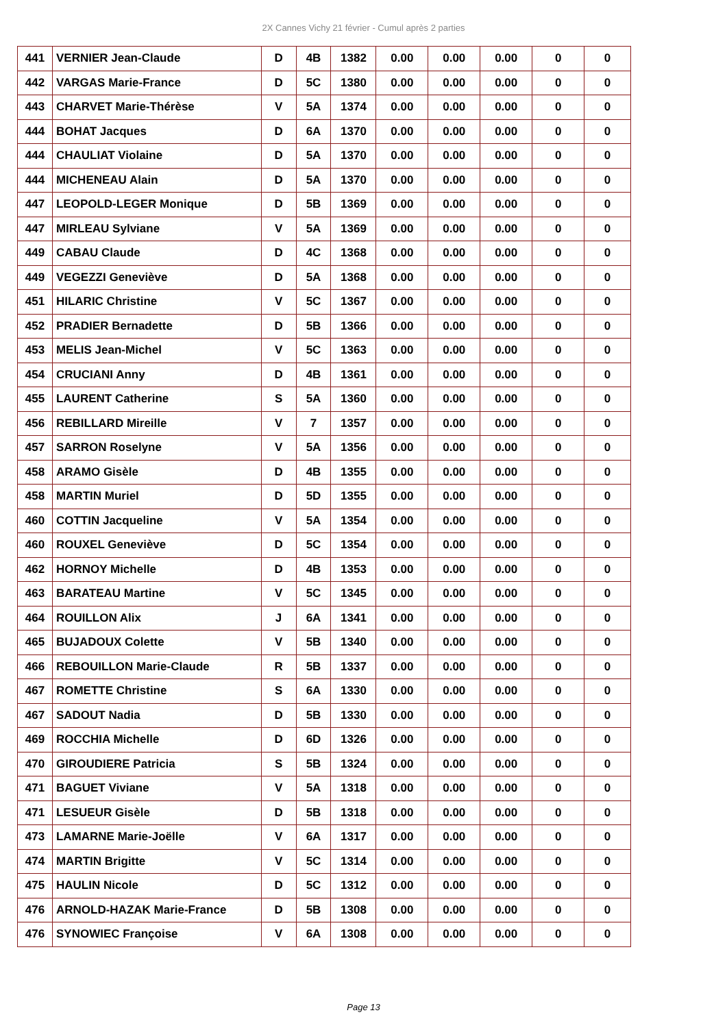2X Cannes Vichy 21 février - Cumul après 2 parties
| 441 | VERNIER Jean-Claude | D | 4B | 1382 | 0.00 | 0.00 | 0.00 | 0 | 0 |
| 442 | VARGAS Marie-France | D | 5C | 1380 | 0.00 | 0.00 | 0.00 | 0 | 0 |
| 443 | CHARVET Marie-Thérèse | V | 5A | 1374 | 0.00 | 0.00 | 0.00 | 0 | 0 |
| 444 | BOHAT Jacques | D | 6A | 1370 | 0.00 | 0.00 | 0.00 | 0 | 0 |
| 444 | CHAULIAT Violaine | D | 5A | 1370 | 0.00 | 0.00 | 0.00 | 0 | 0 |
| 444 | MICHENEAU Alain | D | 5A | 1370 | 0.00 | 0.00 | 0.00 | 0 | 0 |
| 447 | LEOPOLD-LEGER Monique | D | 5B | 1369 | 0.00 | 0.00 | 0.00 | 0 | 0 |
| 447 | MIRLEAU Sylviane | V | 5A | 1369 | 0.00 | 0.00 | 0.00 | 0 | 0 |
| 449 | CABAU Claude | D | 4C | 1368 | 0.00 | 0.00 | 0.00 | 0 | 0 |
| 449 | VEGEZZI Geneviève | D | 5A | 1368 | 0.00 | 0.00 | 0.00 | 0 | 0 |
| 451 | HILARIC Christine | V | 5C | 1367 | 0.00 | 0.00 | 0.00 | 0 | 0 |
| 452 | PRADIER Bernadette | D | 5B | 1366 | 0.00 | 0.00 | 0.00 | 0 | 0 |
| 453 | MELIS Jean-Michel | V | 5C | 1363 | 0.00 | 0.00 | 0.00 | 0 | 0 |
| 454 | CRUCIANI Anny | D | 4B | 1361 | 0.00 | 0.00 | 0.00 | 0 | 0 |
| 455 | LAURENT Catherine | S | 5A | 1360 | 0.00 | 0.00 | 0.00 | 0 | 0 |
| 456 | REBILLARD Mireille | V | 7 | 1357 | 0.00 | 0.00 | 0.00 | 0 | 0 |
| 457 | SARRON Roselyne | V | 5A | 1356 | 0.00 | 0.00 | 0.00 | 0 | 0 |
| 458 | ARAMO Gisèle | D | 4B | 1355 | 0.00 | 0.00 | 0.00 | 0 | 0 |
| 458 | MARTIN Muriel | D | 5D | 1355 | 0.00 | 0.00 | 0.00 | 0 | 0 |
| 460 | COTTIN Jacqueline | V | 5A | 1354 | 0.00 | 0.00 | 0.00 | 0 | 0 |
| 460 | ROUXEL Geneviève | D | 5C | 1354 | 0.00 | 0.00 | 0.00 | 0 | 0 |
| 462 | HORNOY Michelle | D | 4B | 1353 | 0.00 | 0.00 | 0.00 | 0 | 0 |
| 463 | BARATEAU Martine | V | 5C | 1345 | 0.00 | 0.00 | 0.00 | 0 | 0 |
| 464 | ROUILLON Alix | J | 6A | 1341 | 0.00 | 0.00 | 0.00 | 0 | 0 |
| 465 | BUJADOUX Colette | V | 5B | 1340 | 0.00 | 0.00 | 0.00 | 0 | 0 |
| 466 | REBOUILLON Marie-Claude | R | 5B | 1337 | 0.00 | 0.00 | 0.00 | 0 | 0 |
| 467 | ROMETTE Christine | S | 6A | 1330 | 0.00 | 0.00 | 0.00 | 0 | 0 |
| 467 | SADOUT Nadia | D | 5B | 1330 | 0.00 | 0.00 | 0.00 | 0 | 0 |
| 469 | ROCCHIA Michelle | D | 6D | 1326 | 0.00 | 0.00 | 0.00 | 0 | 0 |
| 470 | GIROUDIERE Patricia | S | 5B | 1324 | 0.00 | 0.00 | 0.00 | 0 | 0 |
| 471 | BAGUET Viviane | V | 5A | 1318 | 0.00 | 0.00 | 0.00 | 0 | 0 |
| 471 | LESUEUR Gisèle | D | 5B | 1318 | 0.00 | 0.00 | 0.00 | 0 | 0 |
| 473 | LAMARNE Marie-Joëlle | V | 6A | 1317 | 0.00 | 0.00 | 0.00 | 0 | 0 |
| 474 | MARTIN Brigitte | V | 5C | 1314 | 0.00 | 0.00 | 0.00 | 0 | 0 |
| 475 | HAULIN Nicole | D | 5C | 1312 | 0.00 | 0.00 | 0.00 | 0 | 0 |
| 476 | ARNOLD-HAZAK Marie-France | D | 5B | 1308 | 0.00 | 0.00 | 0.00 | 0 | 0 |
| 476 | SYNOWIEC Françoise | V | 6A | 1308 | 0.00 | 0.00 | 0.00 | 0 | 0 |
Page 13